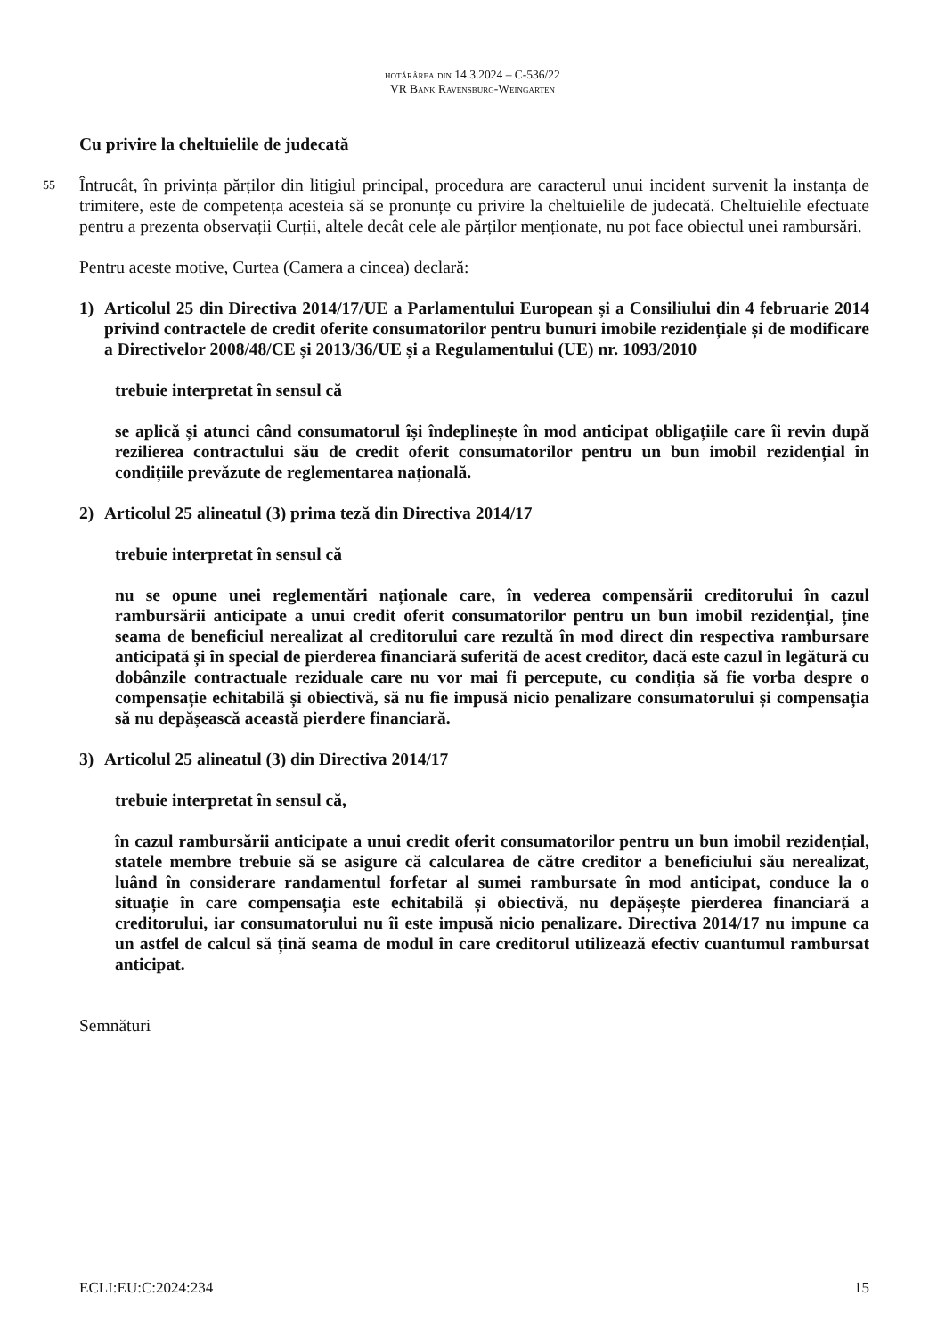hotărârea din 14.3.2024 – C-536/22
VR Bank Ravensburg-Weingarten
Cu privire la cheltuielile de judecată
55 Întrucât, în privința părților din litigiul principal, procedura are caracterul unui incident survenit la instanța de trimitere, este de competența acesteia să se pronunțe cu privire la cheltuielile de judecată. Cheltuielile efectuate pentru a prezenta observații Curții, altele decât cele ale părților menționate, nu pot face obiectul unei rambursări.
Pentru aceste motive, Curtea (Camera a cincea) declară:
1) Articolul 25 din Directiva 2014/17/UE a Parlamentului European și a Consiliului din 4 februarie 2014 privind contractele de credit oferite consumatorilor pentru bunuri imobile rezidențiale și de modificare a Directivelor 2008/48/CE și 2013/36/UE și a Regulamentului (UE) nr. 1093/2010
trebuie interpretat în sensul că
se aplică și atunci când consumatorul își îndeplinește în mod anticipat obligațiile care îi revin după rezilierea contractului său de credit oferit consumatorilor pentru un bun imobil rezidențial în condițiile prevăzute de reglementarea națională.
2) Articolul 25 alineatul (3) prima teză din Directiva 2014/17
trebuie interpretat în sensul că
nu se opune unei reglementări naționale care, în vederea compensării creditorului în cazul rambursării anticipate a unui credit oferit consumatorilor pentru un bun imobil rezidențial, ține seama de beneficiul nerealizat al creditorului care rezultă în mod direct din respectiva rambursare anticipată și în special de pierderea financiară suferită de acest creditor, dacă este cazul în legătură cu dobânzile contractuale reziduale care nu vor mai fi percepute, cu condiția să fie vorba despre o compensație echitabilă și obiectivă, să nu fie impusă nicio penalizare consumatorului și compensația să nu depășească această pierdere financiară.
3) Articolul 25 alineatul (3) din Directiva 2014/17
trebuie interpretat în sensul că,
în cazul rambursării anticipate a unui credit oferit consumatorilor pentru un bun imobil rezidențial, statele membre trebuie să se asigure că calcularea de către creditor a beneficiului său nerealizat, luând în considerare randamentul forfetar al sumei rambursate în mod anticipat, conduce la o situație în care compensația este echitabilă și obiectivă, nu depășește pierderea financiară a creditorului, iar consumatorului nu îi este impusă nicio penalizare. Directiva 2014/17 nu impune ca un astfel de calcul să țină seama de modul în care creditorul utilizează efectiv cuantumul rambursat anticipat.
Semnături
ECLI:EU:C:2024:234 15